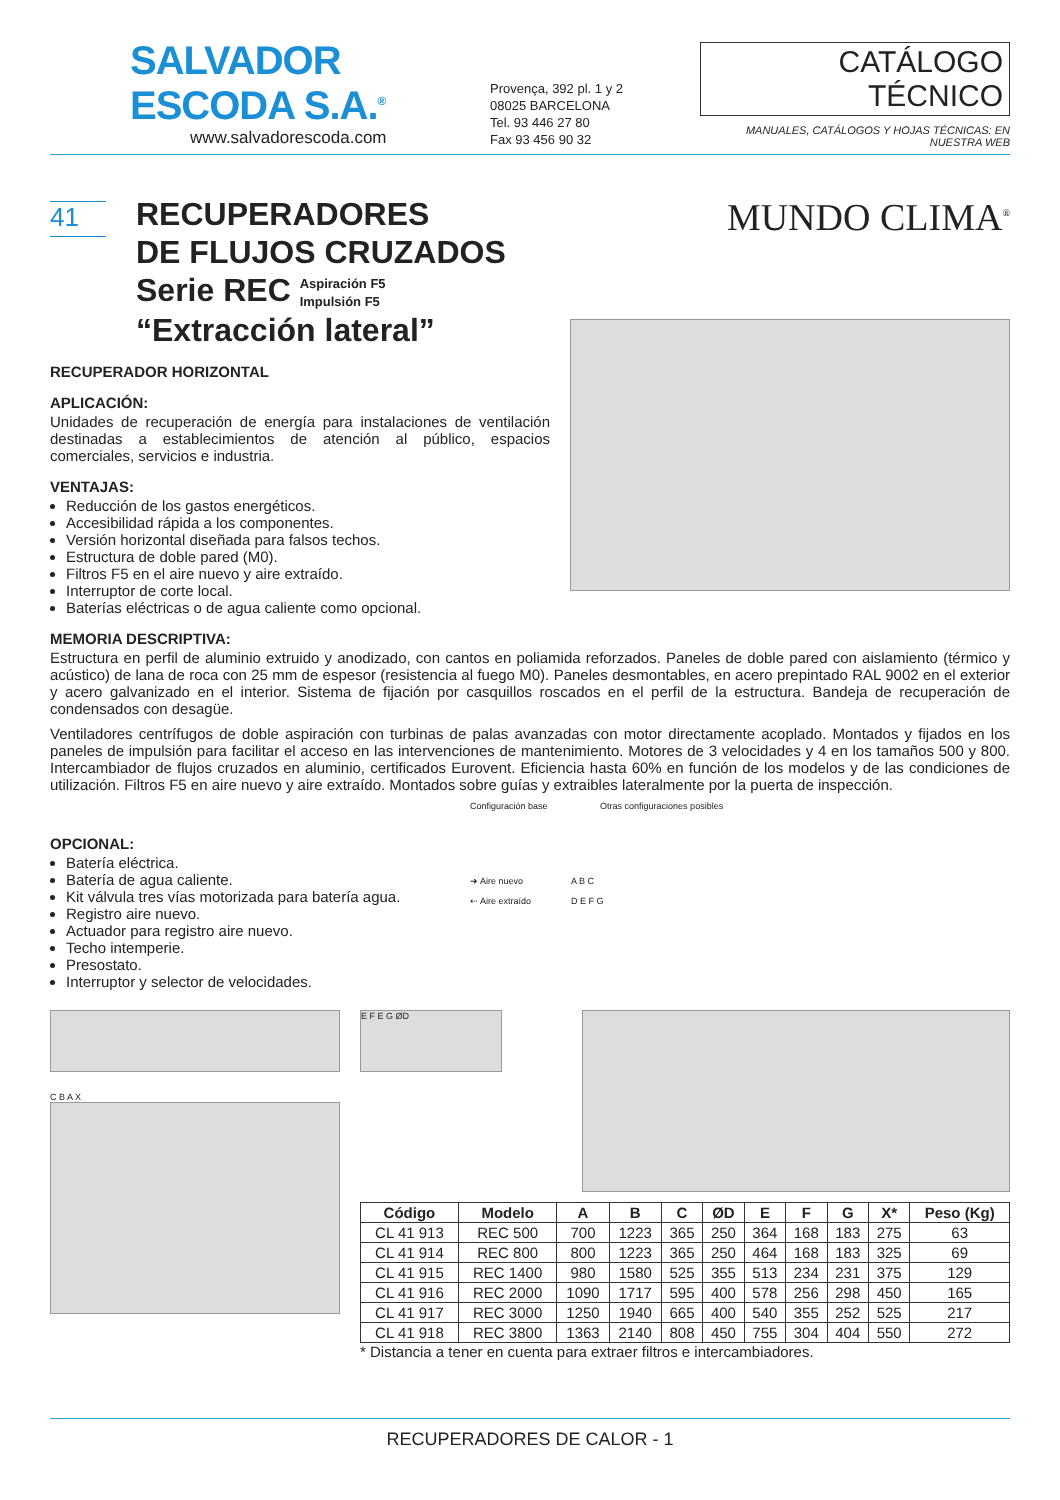SALVADOR ESCODA S.A.<sup>®</sup>
www.salvadorescoda.com
Provença, 392 pl. 1 y 2
08025 BARCELONA
Tel. 93 446 27 80
Fax 93 456 90 32
CATÁLOGO TÉCNICO
MANUALES, CATÁLOGOS Y HOJAS TÉCNICAS: EN NUESTRA WEB
41
RECUPERADORES
DE FLUJOS CRUZADOS
Serie REC Aspiración F5
Impulsión F5
“Extracción lateral”
MUNDO CLIMA<sup>®</sup>
RECUPERADOR HORIZONTAL
APLICACIÓN:
Unidades de recuperación de energía para instalaciones de ventilación destinadas a establecimientos de atención al público, espacios comerciales, servicios e industria.
VENTAJAS:
Reducción de los gastos energéticos.
Accesibilidad rápida a los componentes.
Versión horizontal diseñada para falsos techos.
Estructura de doble pared (M0).
Filtros F5 en el aire nuevo y aire extraído.
Interruptor de corte local.
Baterías eléctricas o de agua caliente como opcional.
MEMORIA DESCRIPTIVA:
Estructura en perfil de aluminio extruido y anodizado, con cantos en poliamida reforzados. Paneles de doble pared con aislamiento (térmico y acústico) de lana de roca con 25 mm de espesor (resistencia al fuego M0). Paneles desmontables, en acero prepintado RAL 9002 en el exterior y acero galvanizado en el interior. Sistema de fijación por casquillos roscados en el perfil de la estructura. Bandeja de recuperación de condensados con desagüe.
Ventiladores centrífugos de doble aspiración con turbinas de palas avanzadas con motor directamente acoplado. Montados y fijados en los paneles de impulsión para facilitar el acceso en las intervenciones de mantenimiento. Motores de 3 velocidades y 4 en los tamaños 500 y 800. Intercambiador de flujos cruzados en aluminio, certificados Eurovent. Eficiencia hasta 60% en función de los modelos y de las condiciones de utilización. Filtros F5 en aire nuevo y aire extraído. Montados sobre guías y extraibles lateralmente por la puerta de inspección.
OPCIONAL:
Batería eléctrica.
Batería de agua caliente.
Kit válvula tres vías motorizada para batería agua.
Registro aire nuevo.
Actuador para registro aire nuevo.
Techo intemperie.
Presostato.
Interruptor y selector de velocidades.
Configuración base Otras configuraciones posibles
➜ Aire nuevo
⇠ Aire extraído
A B C
D E F G
C B A X
E F E G ØD
| Código | Modelo | A | B | C | ØD | E | F | G | X* | Peso (Kg) |
| --- | --- | --- | --- | --- | --- | --- | --- | --- | --- | --- |
| CL 41 913 | REC 500 | 700 | 1223 | 365 | 250 | 364 | 168 | 183 | 275 | 63 |
| CL 41 914 | REC 800 | 800 | 1223 | 365 | 250 | 464 | 168 | 183 | 325 | 69 |
| CL 41 915 | REC 1400 | 980 | 1580 | 525 | 355 | 513 | 234 | 231 | 375 | 129 |
| CL 41 916 | REC 2000 | 1090 | 1717 | 595 | 400 | 578 | 256 | 298 | 450 | 165 |
| CL 41 917 | REC 3000 | 1250 | 1940 | 665 | 400 | 540 | 355 | 252 | 525 | 217 |
| CL 41 918 | REC 3800 | 1363 | 2140 | 808 | 450 | 755 | 304 | 404 | 550 | 272 |
* Distancia a tener en cuenta para extraer filtros e intercambiadores.
RECUPERADORES DE CALOR - 1